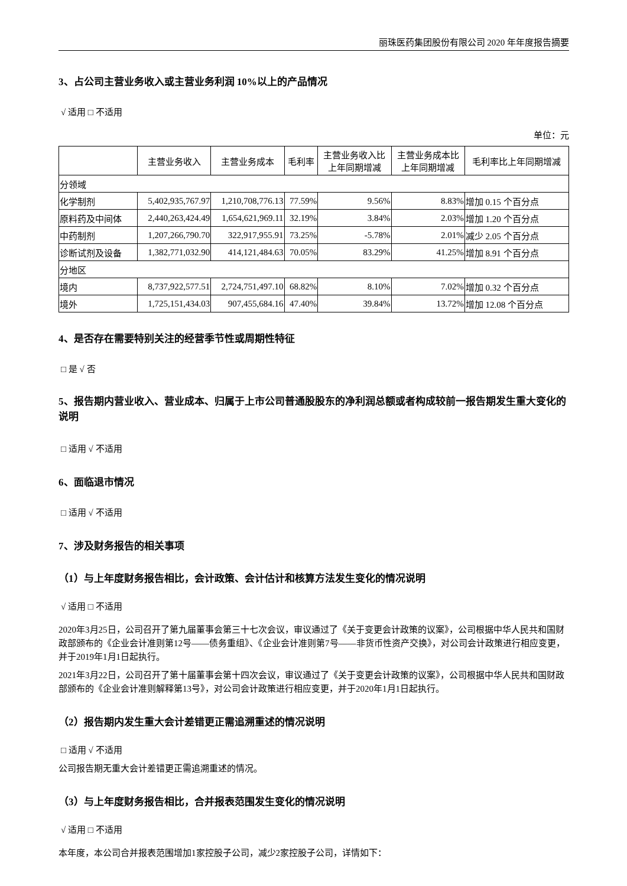丽珠医药集团股份有限公司 2020 年年度报告摘要
3、占公司主营业务收入或主营业务利润 10%以上的产品情况
√ 适用 □ 不适用
单位：元
| | 主营业务收入 | 主营业务成本 | 毛利率 | 主营业务收入比 上年同期增减 | 主营业务成本比 上年同期增减 | 毛利率比上年同期增减 |
| --- | --- | --- | --- | --- | --- | --- |
| 分领域 | | | | | | |
| 化学制剂 | 5,402,935,767.97 | 1,210,708,776.13 | 77.59% | 9.56% | 8.83% | 增加 0.15 个百分点 |
| 原料药及中间体 | 2,440,263,424.49 | 1,654,621,969.11 | 32.19% | 3.84% | 2.03% | 增加 1.20 个百分点 |
| 中药制剂 | 1,207,266,790.70 | 322,917,955.91 | 73.25% | -5.78% | 2.01% | 减少 2.05 个百分点 |
| 诊断试剂及设备 | 1,382,771,032.90 | 414,121,484.63 | 70.05% | 83.29% | 41.25% | 增加 8.91 个百分点 |
| 分地区 | | | | | | |
| 境内 | 8,737,922,577.51 | 2,724,751,497.10 | 68.82% | 8.10% | 7.02% | 增加 0.32 个百分点 |
| 境外 | 1,725,151,434.03 | 907,455,684.16 | 47.40% | 39.84% | 13.72% | 增加 12.08 个百分点 |
4、是否存在需要特别关注的经营季节性或周期性特征
□ 是 √ 否
5、报告期内营业收入、营业成本、归属于上市公司普通股股东的净利润总额或者构成较前一报告期发生重大变化的说明
□ 适用 √ 不适用
6、面临退市情况
□ 适用 √ 不适用
7、涉及财务报告的相关事项
（1）与上年度财务报告相比，会计政策、会计估计和核算方法发生变化的情况说明
√ 适用 □ 不适用
2020年3月25日，公司召开了第九届董事会第三十七次会议，审议通过了《关于变更会计政策的议案》，公司根据中华人民共和国财政部颁布的《企业会计准则第12号——债务重组》、《企业会计准则第7号——非货币性资产交换》，对公司会计政策进行相应变更，并于2019年1月1日起执行。
2021年3月22日，公司召开了第十届董事会第十四次会议，审议通过了《关于变更会计政策的议案》，公司根据中华人民共和国财政部颁布的《企业会计准则解释第13号》，对公司会计政策进行相应变更，并于2020年1月1日起执行。
（2）报告期内发生重大会计差错更正需追溯重述的情况说明
□ 适用 √ 不适用
公司报告期无重大会计差错更正需追溯重述的情况。
（3）与上年度财务报告相比，合并报表范围发生变化的情况说明
√ 适用 □ 不适用
本年度，本公司合并报表范围增加1家控股子公司，减少2家控股子公司，详情如下：